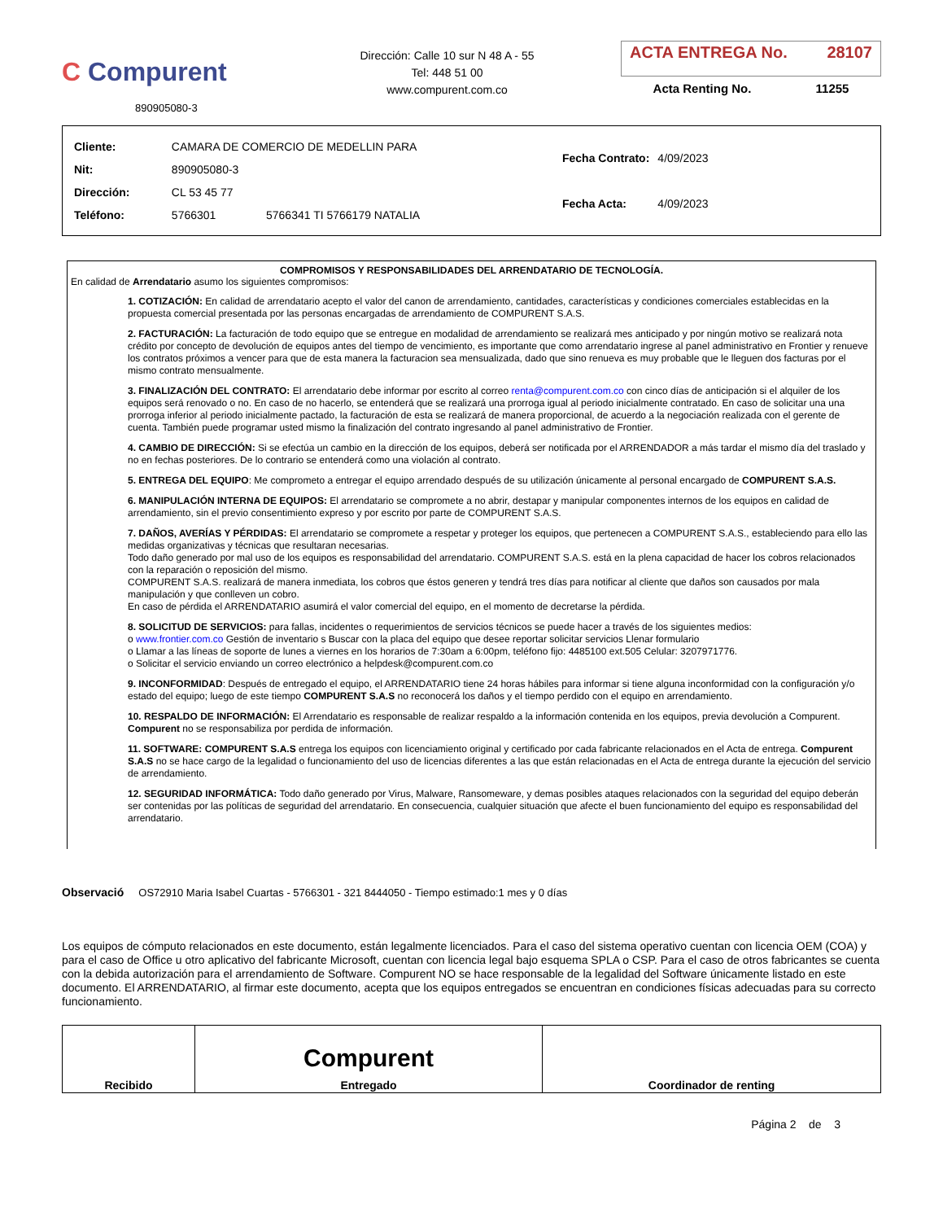C Compurent
890905080-3
Dirección: Calle 10 sur N 48 A - 55
Tel: 448 51 00
www.compurent.com.co
ACTA ENTREGA No. 28107
Acta Renting No. 11255
| Cliente: | CAMARA DE COMERCIO DE MEDELLIN PARA | |
| Nit: | 890905080-3 | |
| Dirección: | CL 53 45 77 | |
| Teléfono: | 5766301 | 5766341 TI 5766179 NATALIA |
| Fecha Contrato: | 4/09/2023 |
| Fecha Acta: | 4/09/2023 |
COMPROMISOS Y RESPONSABILIDADES DEL ARRENDATARIO DE TECNOLOGÍA.
En calidad de Arrendatario asumo los siguientes compromisos:
1. COTIZACIÓN: En calidad de arrendatario acepto el valor del canon de arrendamiento, cantidades, características y condiciones comerciales establecidas en la propuesta comercial presentada por las personas encargadas de arrendamiento de COMPURENT S.A.S.
2. FACTURACIÓN: La facturación de todo equipo que se entregue en modalidad de arrendamiento se realizará mes anticipado y por ningún motivo se realizará nota crédito por concepto de devolución de equipos antes del tiempo de vencimiento, es importante que como arrendatario ingrese al panel administrativo en Frontier y renueve los contratos próximos a vencer para que de esta manera la facturacion sea mensualizada, dado que sino renueva es muy probable que le lleguen dos facturas por el mismo contrato mensualmente.
3. FINALIZACIÓN DEL CONTRATO: El arrendatario debe informar por escrito al correo renta@compurent.com.co con cinco días de anticipación si el alquiler de los equipos será renovado o no. En caso de no hacerlo, se entenderá que se realizará una prorroga igual al periodo inicialmente contratado. En caso de solicitar una una prorroga inferior al periodo inicialmente pactado, la facturación de esta se realizará de manera proporcional, de acuerdo a la negociación realizada con el gerente de cuenta. También puede programar usted mismo la finalización del contrato ingresando al panel administrativo de Frontier.
4. CAMBIO DE DIRECCIÓN: Si se efectúa un cambio en la dirección de los equipos, deberá ser notificada por el ARRENDADOR a más tardar el mismo día del traslado y no en fechas posteriores. De lo contrario se entenderá como una violación al contrato.
5. ENTREGA DEL EQUIPO: Me comprometo a entregar el equipo arrendado después de su utilización únicamente al personal encargado de COMPURENT S.A.S.
6. MANIPULACIÓN INTERNA DE EQUIPOS: El arrendatario se compromete a no abrir, destapar y manipular componentes internos de los equipos en calidad de arrendamiento, sin el previo consentimiento expreso y por escrito por parte de COMPURENT S.A.S.
7. DAÑOS, AVERÍAS Y PÉRDIDAS: El arrendatario se compromete a respetar y proteger los equipos, que pertenecen a COMPURENT S.A.S., estableciendo para ello las medidas organizativas y técnicas que resultaran necesarias.
Todo daño generado por mal uso de los equipos es responsabilidad del arrendatario. COMPURENT S.A.S. está en la plena capacidad de hacer los cobros relacionados con la reparación o reposición del mismo.
COMPURENT S.A.S. realizará de manera inmediata, los cobros que éstos generen y tendrá tres días para notificar al cliente que daños son causados por mala manipulación y que conlleven un cobro.
En caso de pérdida el ARRENDATARIO asumirá el valor comercial del equipo, en el momento de decretarse la pérdida.
8. SOLICITUD DE SERVICIOS: para fallas, incidentes o requerimientos de servicios técnicos se puede hacer a través de los siguientes medios:
o www.frontier.com.co Gestión de inventario s Buscar con la placa del equipo que desee reportar solicitar servicios Llenar formulario
o Llamar a las líneas de soporte de lunes a viernes en los horarios de 7:30am a 6:00pm, teléfono fijo: 4485100 ext.505 Celular: 3207971776.
o Solicitar el servicio enviando un correo electrónico a helpdesk@compurent.com.co
9. INCONFORMIDAD: Después de entregado el equipo, el ARRENDATARIO tiene 24 horas hábiles para informar si tiene alguna inconformidad con la configuración y/o estado del equipo; luego de este tiempo COMPURENT S.A.S no reconocerá los daños y el tiempo perdido con el equipo en arrendamiento.
10. RESPALDO DE INFORMACIÓN: El Arrendatario es responsable de realizar respaldo a la información contenida en los equipos, previa devolución a Compurent. Compurent no se responsabiliza por perdida de información.
11. SOFTWARE: COMPURENT S.A.S entrega los equipos con licenciamiento original y certificado por cada fabricante relacionados en el Acta de entrega. Compurent S.A.S no se hace cargo de la legalidad o funcionamiento del uso de licencias diferentes a las que están relacionadas en el Acta de entrega durante la ejecución del servicio de arrendamiento.
12. SEGURIDAD INFORMÁTICA: Todo daño generado por Virus, Malware, Ransomeware, y demas posibles ataques relacionados con la seguridad del equipo deberán ser contenidas por las políticas de seguridad del arrendatario. En consecuencia, cualquier situación que afecte el buen funcionamiento del equipo es responsabilidad del arrendatario.
Observació OS72910 Maria Isabel Cuartas - 5766301 - 321 8444050 - Tiempo estimado:1 mes y 0 días
Los equipos de cómputo relacionados en este documento, están legalmente licenciados. Para el caso del sistema operativo cuentan con licencia OEM (COA) y para el caso de Office u otro aplicativo del fabricante Microsoft, cuentan con licencia legal bajo esquema SPLA o CSP. Para el caso de otros fabricantes se cuenta con la debida autorización para el arrendamiento de Software. Compurent NO se hace responsable de la legalidad del Software únicamente listado en este documento. El ARRENDATARIO, al firmar este documento, acepta que los equipos entregados se encuentran en condiciones físicas adecuadas para su correcto funcionamiento.
| Recibido | Compurent Entregado | Coordinador de renting |
Página 2 de 3